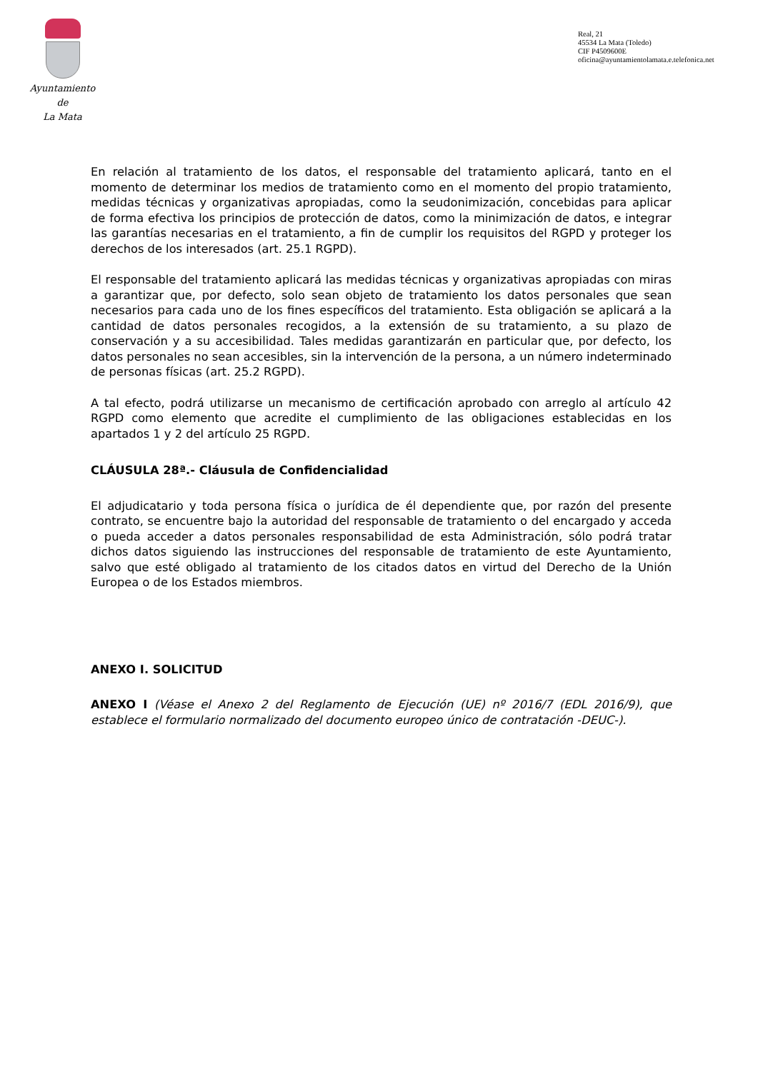Ayuntamiento
de
La Mata
Real, 21
45534 La Mata (Toledo)
CIF P4509600E
oficina@ayuntamientolamata.e.telefonica.net
En relación al tratamiento de los datos, el responsable del tratamiento aplicará, tanto en el momento de determinar los medios de tratamiento como en el momento del propio tratamiento, medidas técnicas y organizativas apropiadas, como la seudonimización, concebidas para aplicar de forma efectiva los principios de protección de datos, como la minimización de datos, e integrar las garantías necesarias en el tratamiento, a fin de cumplir los requisitos del RGPD y proteger los derechos de los interesados (art. 25.1 RGPD).
El responsable del tratamiento aplicará las medidas técnicas y organizativas apropiadas con miras a garantizar que, por defecto, solo sean objeto de tratamiento los datos personales que sean necesarios para cada uno de los fines específicos del tratamiento. Esta obligación se aplicará a la cantidad de datos personales recogidos, a la extensión de su tratamiento, a su plazo de conservación y a su accesibilidad. Tales medidas garantizarán en particular que, por defecto, los datos personales no sean accesibles, sin la intervención de la persona, a un número indeterminado de personas físicas (art. 25.2 RGPD).
A tal efecto, podrá utilizarse un mecanismo de certificación aprobado con arreglo al artículo 42 RGPD como elemento que acredite el cumplimiento de las obligaciones establecidas en los apartados 1 y 2 del artículo 25 RGPD.
CLÁUSULA 28ª.- Cláusula de Confidencialidad
El adjudicatario y toda persona física o jurídica de él dependiente que, por razón del presente contrato, se encuentre bajo la autoridad del responsable de tratamiento o del encargado y acceda o pueda acceder a datos personales responsabilidad de esta Administración, sólo podrá tratar dichos datos siguiendo las instrucciones del responsable de tratamiento de este Ayuntamiento, salvo que esté obligado al tratamiento de los citados datos en virtud del Derecho de la Unión Europea o de los Estados miembros.
ANEXO I. SOLICITUD
ANEXO I (Véase el Anexo 2 del Reglamento de Ejecución (UE) nº 2016/7 (EDL 2016/9), que establece el formulario normalizado del documento europeo único de contratación -DEUC-).